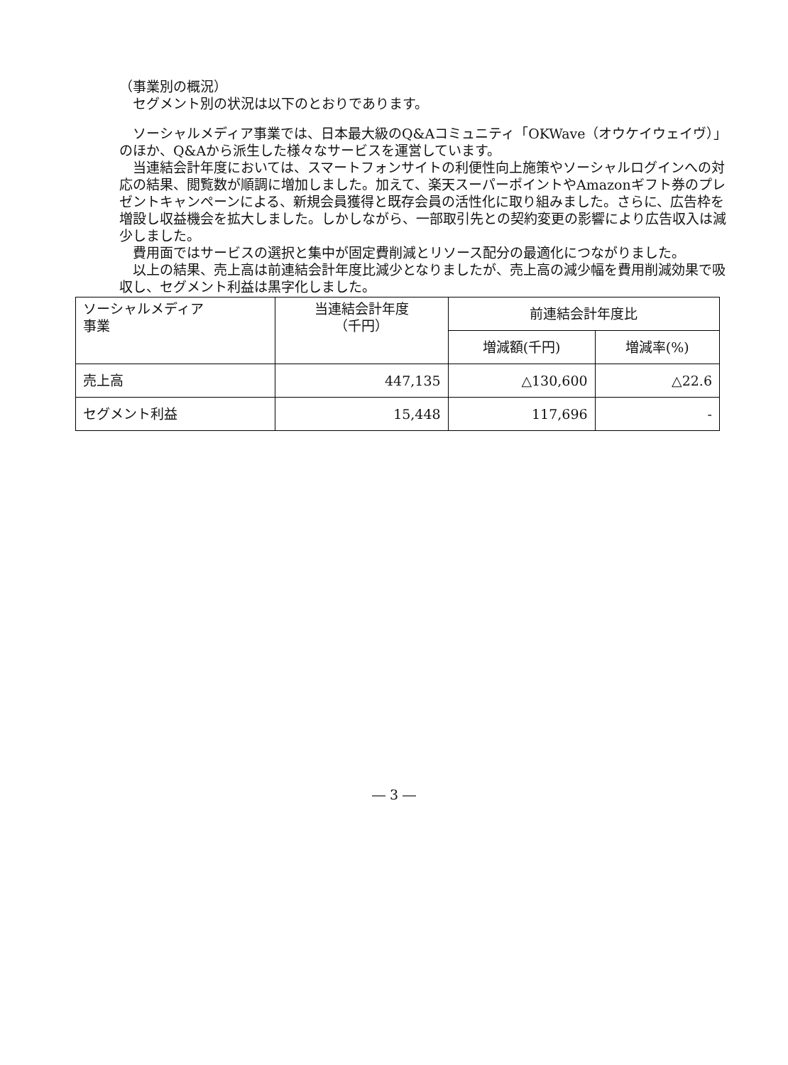（事業別の概況）
　セグメント別の状況は以下のとおりであります。
　ソーシャルメディア事業では、日本最大級のQ&Aコミュニティ「OKWave（オウケイウェイヴ）」のほか、Q&Aから派生した様々なサービスを運営しています。
　当連結会計年度においては、スマートフォンサイトの利便性向上施策やソーシャルログインへの対応の結果、閲覧数が順調に増加しました。加えて、楽天スーパーポイントやAmazonギフト券のプレゼントキャンペーンによる、新規会員獲得と既存会員の活性化に取り組みました。さらに、広告枠を増設し収益機会を拡大しました。しかしながら、一部取引先との契約変更の影響により広告収入は減少しました。
　費用面ではサービスの選択と集中が固定費削減とリソース配分の最適化につながりました。
　以上の結果、売上高は前連結会計年度比減少となりましたが、売上高の減少幅を費用削減効果で吸収し、セグメント利益は黒字化しました。
| ソーシャルメディア 事業 | 当連結会計年度 （千円） | 前連結会計年度比 | |
| --- | --- | --- | --- |
| | | 増減額(千円) | 増減率(%) |
| 売上高 | 447,135 | △130,600 | △22.6 |
| セグメント利益 | 15,448 | 117,696 | - |
― 3 ―